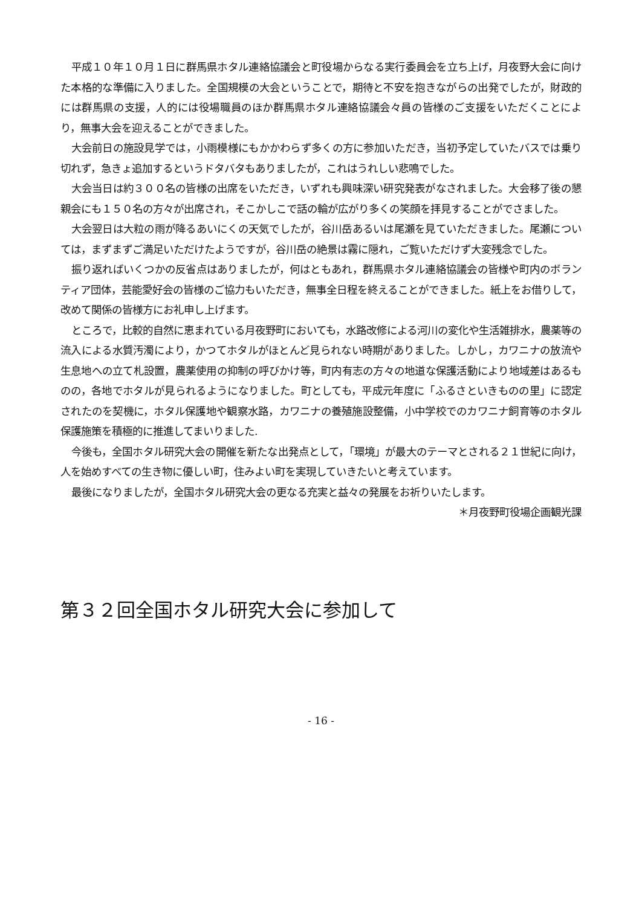平成１０年１０月１日に群馬県ホタル連絡協議会と町役場からなる実行委員会を立ち上げ，月夜野大会に向けた本格的な準備に入りました。全国規模の大会ということで，期待と不安を抱きながらの出発でしたが，財政的には群馬県の支援，人的には役場職員のほか群馬県ホタル連絡協議会々員の皆様のご支援をいただくことにより，無事大会を迎えることができました。
大会前日の施設見学では，小雨模様にもかかわらず多くの方に参加いただき，当初予定していたバスでは乗り切れず，急きょ追加するというドタバタもありましたが，これはうれしい悲鳴でした。
大会当日は約３００名の皆様の出席をいただき，いずれも興味深い研究発表がなされました。大会移了後の懇親会にも１５０名の方々が出席され，そこかしこで話の輪が広がり多くの笑顔を拝見することがでさました。
大会翌日は大粒の雨が降るあいにくの天気でしたが，谷川岳あるいは尾瀬を見ていただきました。尾瀬については，まずまずご満足いただけたようですが，谷川岳の絶景は霧に隠れ，ご覧いただけず大変残念でした。
振り返ればいくつかの反省点はありましたが，何はともあれ，群馬県ホタル連絡協議会の皆様や町内のボランティア団体，芸能愛好会の皆様のご協力もいただき，無事全日程を終えることができました。紙上をお借りして，改めて関係の皆様方にお礼申し上げます。
ところで，比較的自然に恵まれている月夜野町においても，水路改修による河川の変化や生活雑排水，農薬等の流入による水質汚濁により，かつてホタルがほとんど見られない時期がありました。しかし，カワニナの放流や生息地への立て札設置，農薬使用の抑制の呼びかけ等，町内有志の方々の地道な保護活動により地域差はあるものの，各地でホタルが見られるようになりました。町としても，平成元年度に「ふるさといきものの里」に認定されたのを契機に，ホタル保護地や観察水路，カワニナの養殖施設整備，小中学校でのカワニナ飼育等のホタル保護施策を積極的に推進してまいりました.
今後も，全国ホタル研究大会の開催を新たな出発点として，「環境」が最大のテーマとされる２１世紀に向け，人を始めすべての生き物に優しい町，住みよい町を実現していきたいと考えています。
最後になりましたが，全国ホタル研究大会の更なる充実と益々の発展をお祈りいたします。
＊月夜野町役場企画観光課
第３２回全国ホタル研究大会に参加して
- 16 -